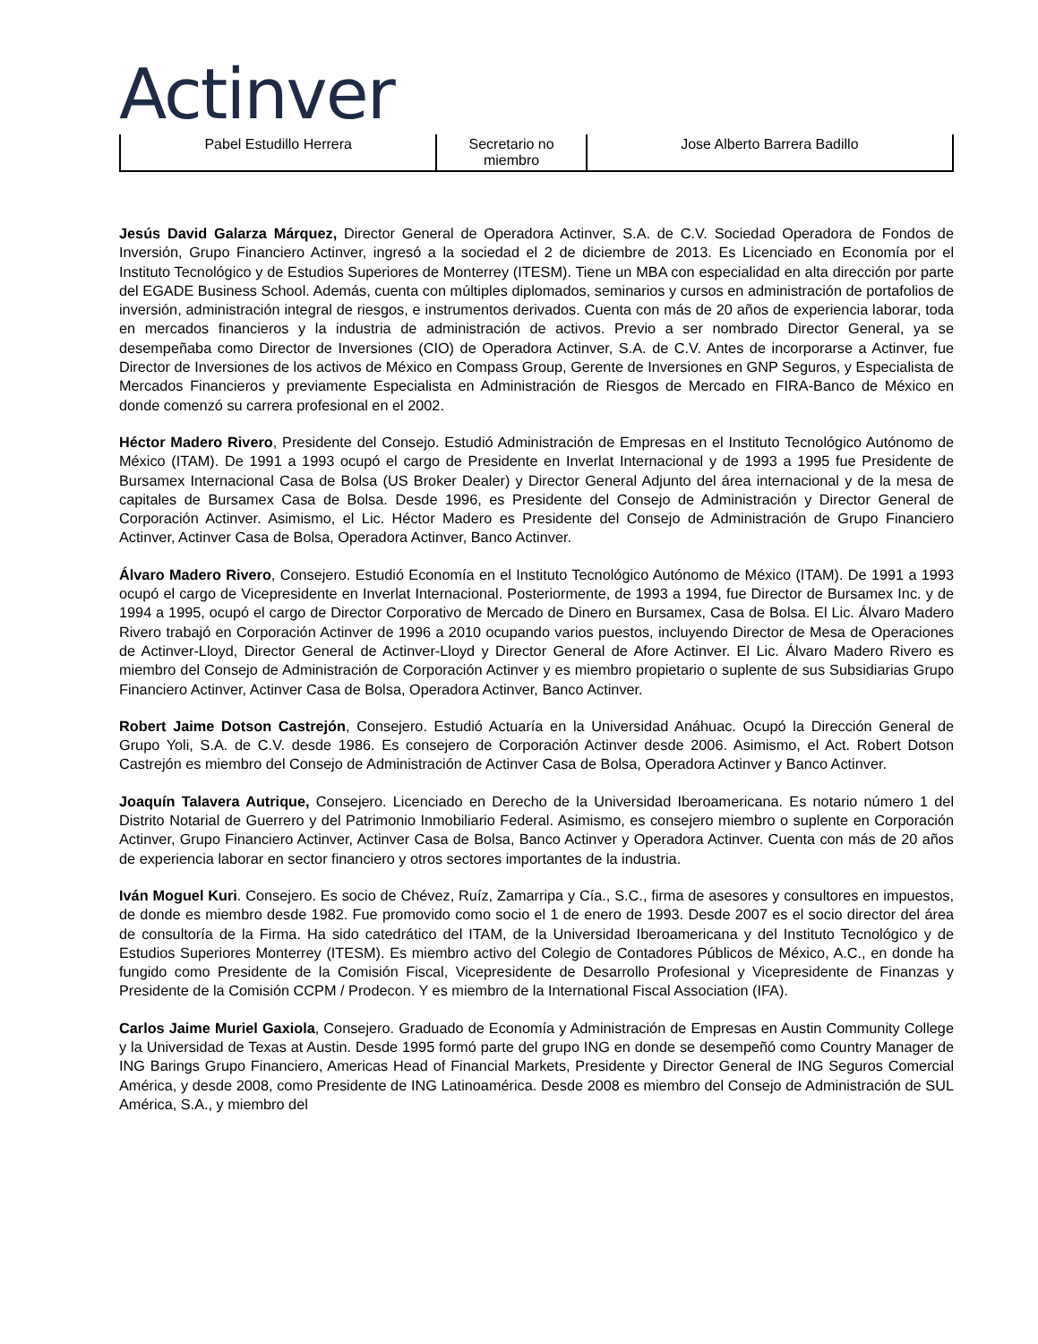Actinver
| Pabel Estudillo Herrera | Secretario no miembro | Jose Alberto Barrera Badillo |
Jesús David Galarza Márquez, Director General de Operadora Actinver, S.A. de C.V. Sociedad Operadora de Fondos de Inversión, Grupo Financiero Actinver, ingresó a la sociedad el 2 de diciembre de 2013. Es Licenciado en Economía por el Instituto Tecnológico y de Estudios Superiores de Monterrey (ITESM). Tiene un MBA con especialidad en alta dirección por parte del EGADE Business School. Además, cuenta con múltiples diplomados, seminarios y cursos en administración de portafolios de inversión, administración integral de riesgos, e instrumentos derivados. Cuenta con más de 20 años de experiencia laborar, toda en mercados financieros y la industria de administración de activos. Previo a ser nombrado Director General, ya se desempeñaba como Director de Inversiones (CIO) de Operadora Actinver, S.A. de C.V. Antes de incorporarse a Actinver, fue Director de Inversiones de los activos de México en Compass Group, Gerente de Inversiones en GNP Seguros, y Especialista de Mercados Financieros y previamente Especialista en Administración de Riesgos de Mercado en FIRA-Banco de México en donde comenzó su carrera profesional en el 2002.
Héctor Madero Rivero, Presidente del Consejo. Estudió Administración de Empresas en el Instituto Tecnológico Autónomo de México (ITAM). De 1991 a 1993 ocupó el cargo de Presidente en Inverlat Internacional y de 1993 a 1995 fue Presidente de Bursamex Internacional Casa de Bolsa (US Broker Dealer) y Director General Adjunto del área internacional y de la mesa de capitales de Bursamex Casa de Bolsa. Desde 1996, es Presidente del Consejo de Administración y Director General de Corporación Actinver. Asimismo, el Lic. Héctor Madero es Presidente del Consejo de Administración de Grupo Financiero Actinver, Actinver Casa de Bolsa, Operadora Actinver, Banco Actinver.
Álvaro Madero Rivero, Consejero. Estudió Economía en el Instituto Tecnológico Autónomo de México (ITAM). De 1991 a 1993 ocupó el cargo de Vicepresidente en Inverlat Internacional. Posteriormente, de 1993 a 1994, fue Director de Bursamex Inc. y de 1994 a 1995, ocupó el cargo de Director Corporativo de Mercado de Dinero en Bursamex, Casa de Bolsa. El Lic. Álvaro Madero Rivero trabajó en Corporación Actinver de 1996 a 2010 ocupando varios puestos, incluyendo Director de Mesa de Operaciones de Actinver-Lloyd, Director General de Actinver-Lloyd y Director General de Afore Actinver. El Lic. Álvaro Madero Rivero es miembro del Consejo de Administración de Corporación Actinver y es miembro propietario o suplente de sus Subsidiarias Grupo Financiero Actinver, Actinver Casa de Bolsa, Operadora Actinver, Banco Actinver.
Robert Jaime Dotson Castrejón, Consejero. Estudió Actuaría en la Universidad Anáhuac. Ocupó la Dirección General de Grupo Yoli, S.A. de C.V. desde 1986. Es consejero de Corporación Actinver desde 2006. Asimismo, el Act. Robert Dotson Castrejón es miembro del Consejo de Administración de Actinver Casa de Bolsa, Operadora Actinver y Banco Actinver.
Joaquín Talavera Autrique, Consejero. Licenciado en Derecho de la Universidad Iberoamericana. Es notario número 1 del Distrito Notarial de Guerrero y del Patrimonio Inmobiliario Federal. Asimismo, es consejero miembro o suplente en Corporación Actinver, Grupo Financiero Actinver, Actinver Casa de Bolsa, Banco Actinver y Operadora Actinver. Cuenta con más de 20 años de experiencia laborar en sector financiero y otros sectores importantes de la industria.
Iván Moguel Kuri. Consejero. Es socio de Chévez, Ruíz, Zamarripa y Cía., S.C., firma de asesores y consultores en impuestos, de donde es miembro desde 1982. Fue promovido como socio el 1 de enero de 1993. Desde 2007 es el socio director del área de consultoría de la Firma. Ha sido catedrático del ITAM, de la Universidad Iberoamericana y del Instituto Tecnológico y de Estudios Superiores Monterrey (ITESM). Es miembro activo del Colegio de Contadores Públicos de México, A.C., en donde ha fungido como Presidente de la Comisión Fiscal, Vicepresidente de Desarrollo Profesional y Vicepresidente de Finanzas y Presidente de la Comisión CCPM / Prodecon. Y es miembro de la International Fiscal Association (IFA).
Carlos Jaime Muriel Gaxiola, Consejero. Graduado de Economía y Administración de Empresas en Austin Community College y la Universidad de Texas at Austin. Desde 1995 formó parte del grupo ING en donde se desempeñó como Country Manager de ING Barings Grupo Financiero, Americas Head of Financial Markets, Presidente y Director General de ING Seguros Comercial América, y desde 2008, como Presidente de ING Latinoamérica. Desde 2008 es miembro del Consejo de Administración de SUL América, S.A., y miembro del